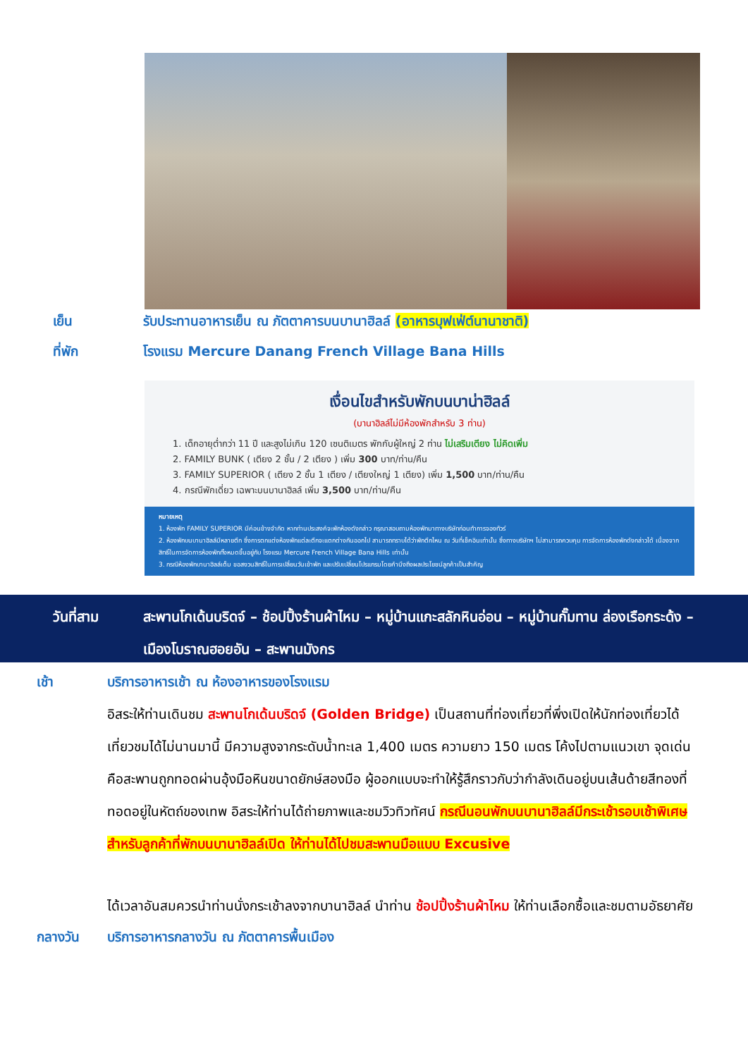เย็น รับประทานอาหารเย็น ณ ภัตตาคารบนบานาฮิลล์ (อาหารบุฟเฟ่ต์นานาชาติ)
ที่พัก โรงแรม Mercure Danang French Village Bana Hills
เงื่อนไขสำหรับพักบนบาน่าฮิลล์
(บานาฮิลล์ไม่มีห้องพักสำหรับ 3 ท่าน)
1. เด็กอายุต่ำกว่า 11 ปี และสูงไม่เกิน 120 เซนติเมตร พักกับผู้ใหญ่ 2 ท่าน ไม่เสริมเตียง ไม่คิดเพิ่ม
2. FAMILY BUNK ( เตียง 2 ชั้น / 2 เตียง ) เพิ่ม 300 บาท/ท่าน/คืน
3. FAMILY SUPERIOR ( เตียง 2 ชั้น 1 เตียง / เตียงใหญ่ 1 เตียง) เพิ่ม 1,500 บาท/ท่าน/คืน
4. กรณีพักเดี่ยว เฉพาะบนบานาฮิลล์ เพิ่ม 3,500 บาท/ท่าน/คืน
หมายเหตุ
1. ห้องพัก FAMILY SUPERIOR มีค่อนข้างจำกัด หากท่านประสงค์จะพักห้องดังกล่าว กรุณาสอบถามห้องพักมาทางบริษัทก่อนทำการจองทัวร์
2. ห้องพักบนบานาฮิลล์มีหลายตึก ซึ่งการตกแต่งห้องพักแต่ละตึกจะแตกต่างกันออกไป สามารถทราบได้ว่าพักตึกไหน ณ วันที่เช็คอินเท่านั้น ซึ่งทางบริษัทฯ ไม่สามารถควบคุม การจัดการห้องพักดังกล่าวได้ เนื่องจากสิทธิ์ในการจัดการห้องพักทั้งหมดขึ้นอยู่กับ โรงแรม Mercure French Village Bana Hills เท่านั้น
3. กรณีห้องพักบานาฮิลล์เต็ม ขอสงวนสิทธิ์ในการเปลี่ยนวันเข้าพัก และปรับเปลี่ยนโปรแกรมโดยคำนึงถึงผลประโยชน์ลูกค้าเป็นสำคัญ
วันที่สาม สะพานโกเด้นบริดจ์ – ช้อปปิ้งร้านผ้าไหม – หมู่บ้านแกะสลักหินอ่อน – หมู่บ้านกั๊มทาน ล่องเรือกระด้ง – เมืองโบราณฮอยอัน – สะพานมังกร
เช้า บริการอาหารเช้า ณ ห้องอาหารของโรงแรม
อิสระให้ท่านเดินชม สะพานโกเด้นบริดจ์ (Golden Bridge) เป็นสถานที่ท่องเที่ยวที่พึ่งเปิดให้นักท่องเที่ยวได้เที่ยวชมได้ไม่นานมานี้ มีความสูงจากระดับน้ำทะเล 1,400 เมตร ความยาว 150 เมตร โค้งไปตามแนวเขา จุดเด่นคือสะพานถูกทอดผ่านอุ้งมือหินขนาดยักษ์สองมือ ผู้ออกแบบจะทำให้รู้สึกราวกับว่ากำลังเดินอยู่บนเส้นด้ายสีทองที่ทอดอยู่ในหัตถ์ของเทพ อิสระให้ท่านได้ถ่ายภาพและชมวิวทิวทัศน์ กรณีนอนพักบนบานาฮิลล์มีกระเช้ารอบเช้าพิเศษสำหรับลูกค้าที่พักบนบานาฮิลล์เปิด ให้ท่านได้ไปชมสะพานมือแบบ Excusive
ได้เวลาอันสมควรนำท่านนั่งกระเช้าลงจากบานาฮิลล์ นำท่าน ช้อปปิ้งร้านผ้าไหม ให้ท่านเลือกซื้อและชมตามอัธยาศัย
กลางวัน บริการอาหารกลางวัน ณ ภัตตาคารพื้นเมือง